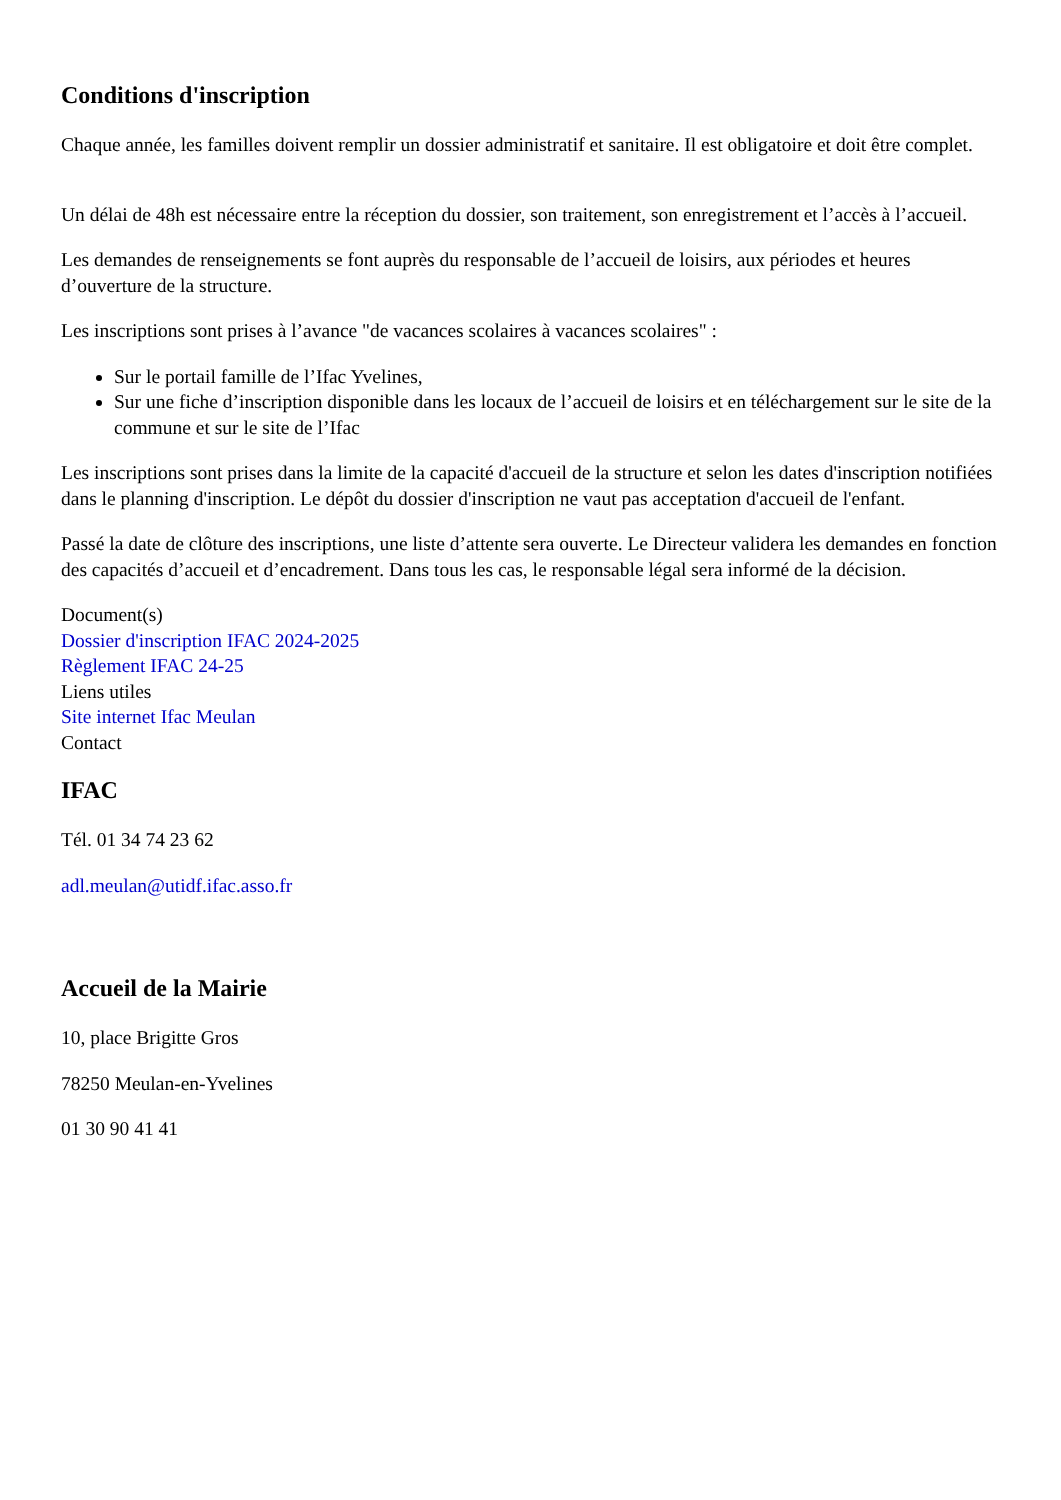Conditions d'inscription
Chaque année, les familles doivent remplir un dossier administratif et sanitaire. Il est obligatoire et doit être complet.
Un délai de 48h est nécessaire entre la réception du dossier, son traitement, son enregistrement et l’accès à l’accueil.
Les demandes de renseignements se font auprès du responsable de l’accueil de loisirs, aux périodes et heures d’ouverture de la structure.
Les inscriptions sont prises à l’avance "de vacances scolaires à vacances scolaires" :
Sur le portail famille de l’Ifac Yvelines,
Sur une fiche d’inscription disponible dans les locaux de l’accueil de loisirs et en téléchargement sur le site de la commune et sur le site de l’Ifac
Les inscriptions sont prises dans la limite de la capacité d'accueil de la structure et selon les dates d'inscription notifiées dans le planning d'inscription. Le dépôt du dossier d'inscription ne vaut pas acceptation d'accueil de l'enfant.
Passé la date de clôture des inscriptions, une liste d’attente sera ouverte. Le Directeur validera les demandes en fonction des capacités d’accueil et d’encadrement. Dans tous les cas, le responsable légal sera informé de la décision.
Document(s)
Dossier d'inscription IFAC 2024-2025
Règlement IFAC 24-25
Liens utiles
Site internet Ifac Meulan
Contact
IFAC
Tél. 01 34 74 23 62
adl.meulan@utidf.ifac.asso.fr
Accueil de la Mairie
10, place Brigitte Gros
78250 Meulan-en-Yvelines
01 30 90 41 41